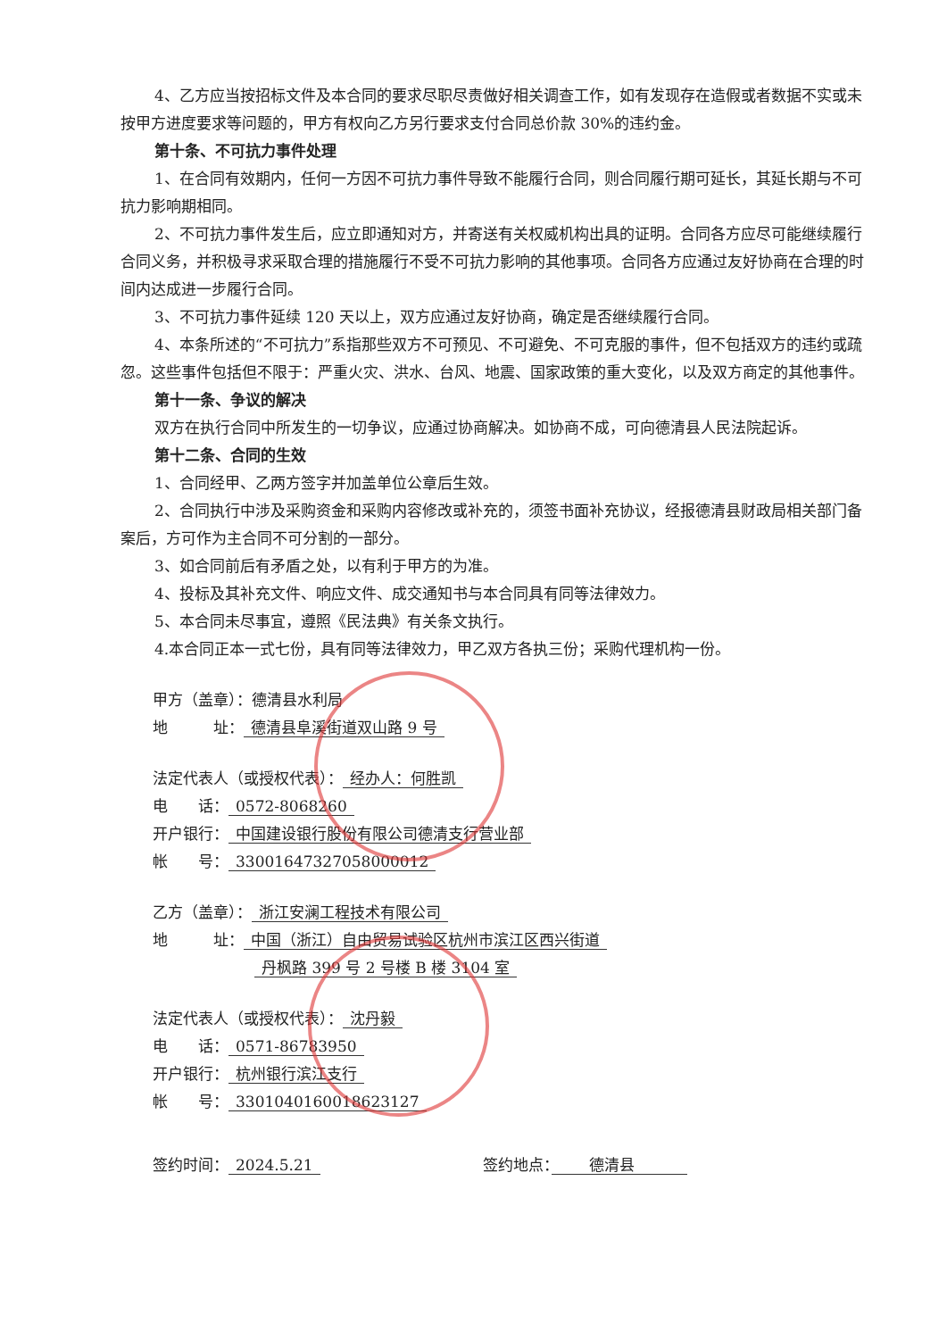4、乙方应当按招标文件及本合同的要求尽职尽责做好相关调查工作，如有发现存在造假或者数据不实或未按甲方进度要求等问题的，甲方有权向乙方另行要求支付合同总价款 30%的违约金。
第十条、不可抗力事件处理
1、在合同有效期内，任何一方因不可抗力事件导致不能履行合同，则合同履行期可延长，其延长期与不可抗力影响期相同。
2、不可抗力事件发生后，应立即通知对方，并寄送有关权威机构出具的证明。合同各方应尽可能继续履行合同义务，并积极寻求采取合理的措施履行不受不可抗力影响的其他事项。合同各方应通过友好协商在合理的时间内达成进一步履行合同。
3、不可抗力事件延续 120 天以上，双方应通过友好协商，确定是否继续履行合同。
4、本条所述的“不可抗力”系指那些双方不可预见、不可避免、不可克服的事件，但不包括双方的违约或疏忽。这些事件包括但不限于：严重火灾、洪水、台风、地震、国家政策的重大变化，以及双方商定的其他事件。
第十一条、争议的解决
双方在执行合同中所发生的一切争议，应通过协商解决。如协商不成，可向德清县人民法院起诉。
第十二条、合同的生效
1、合同经甲、乙两方签字并加盖单位公章后生效。
2、合同执行中涉及采购资金和采购内容修改或补充的，须签书面补充协议，经报德清县财政局相关部门备案后，方可作为主合同不可分割的一部分。
3、如合同前后有矛盾之处，以有利于甲方的为准。
4、投标及其补充文件、响应文件、成交通知书与本合同具有同等法律效力。
5、本合同未尽事宜，遵照《民法典》有关条文执行。
4.本合同正本一式七份，具有同等法律效力，甲乙双方各执三份；采购代理机构一份。
甲方（盖章）：德清县水利局
地　　　址： 德清县阜溪街道双山路 9 号
法定代表人（或授权代表）： 经办人：何胜凯
电　　话： 0572-8068260
开户银行： 中国建设银行股份有限公司德清支行营业部
帐　　号： 33001647327058000012
乙方（盖章）： 浙江安澜工程技术有限公司
地　　　址： 中国（浙江）自由贸易试验区杭州市滨江区西兴街道
丹枫路 399 号 2 号楼 B 楼 3104 室
法定代表人（或授权代表）： 沈丹毅
电　　话： 0571-86783950
开户银行： 杭州银行滨江支行
帐　　号： 3301040160018623127
签约时间： 2024.5.21 签约地点：　　德清县